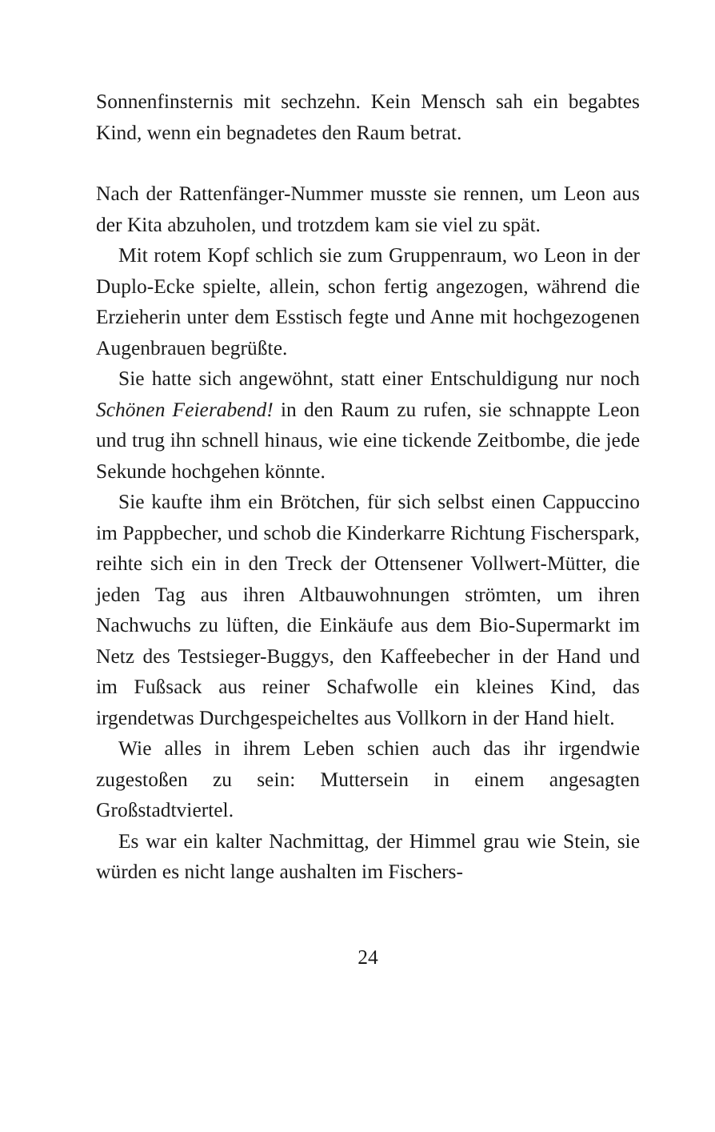Sonnenfinsternis mit sechzehn. Kein Mensch sah ein begabtes Kind, wenn ein begnadetes den Raum betrat.
Nach der Rattenfänger-Nummer musste sie rennen, um Leon aus der Kita abzuholen, und trotzdem kam sie viel zu spät.
Mit rotem Kopf schlich sie zum Gruppenraum, wo Leon in der Duplo-Ecke spielte, allein, schon fertig angezogen, während die Erzieherin unter dem Esstisch fegte und Anne mit hochgezogenen Augenbrauen begrüßte.
Sie hatte sich angewöhnt, statt einer Entschuldigung nur noch Schönen Feierabend! in den Raum zu rufen, sie schnappte Leon und trug ihn schnell hinaus, wie eine tickende Zeitbombe, die jede Sekunde hochgehen könnte.
Sie kaufte ihm ein Brötchen, für sich selbst einen Cappuccino im Pappbecher, und schob die Kinderkarre Richtung Fischerspark, reihte sich ein in den Treck der Ottensener Vollwert-Mütter, die jeden Tag aus ihren Altbauwohnungen strömten, um ihren Nachwuchs zu lüften, die Einkäufe aus dem Bio-Supermarkt im Netz des Testsieger-Buggys, den Kaffeebecher in der Hand und im Fußsack aus reiner Schafwolle ein kleines Kind, das irgendetwas Durchgespeicheltes aus Vollkorn in der Hand hielt.
Wie alles in ihrem Leben schien auch das ihr irgendwie zugestoßen zu sein: Muttersein in einem angesagten Großstadtviertel.
Es war ein kalter Nachmittag, der Himmel grau wie Stein, sie würden es nicht lange aushalten im Fischers-
24